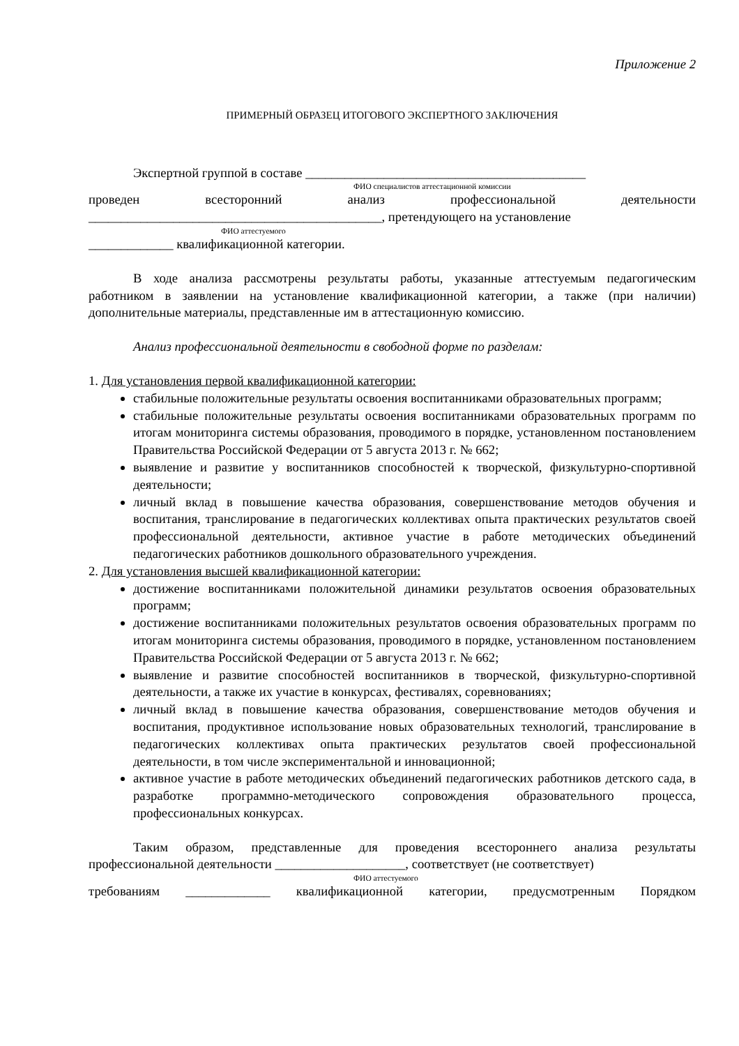Приложение 2
ПРИМЕРНЫЙ ОБРАЗЕЦ ИТОГОВОГО ЭКСПЕРТНОГО ЗАКЛЮЧЕНИЯ
Экспертной группой в составе ___________________________________________
ФИО специалистов аттестационной комиссии
проведен всесторонний анализ профессиональной деятельности
_____________________________________________, претендующего на установление
ФИО аттестуемого
_____________ квалификационной категории.
В ходе анализа рассмотрены результаты работы, указанные аттестуемым педагогическим работником в заявлении на установление квалификационной категории, а также (при наличии) дополнительные материалы, представленные им в аттестационную комиссию.
Анализ профессиональной деятельности в свободной форме по разделам:
1. Для установления первой квалификационной категории:
стабильные положительные результаты освоения воспитанниками образовательных программ;
стабильные положительные результаты освоения воспитанниками образовательных программ по итогам мониторинга системы образования, проводимого в порядке, установленном постановлением Правительства Российской Федерации от 5 августа 2013 г. № 662;
выявление и развитие у воспитанников способностей к творческой, физкультурно-спортивной деятельности;
личный вклад в повышение качества образования, совершенствование методов обучения и воспитания, транслирование в педагогических коллективах опыта практических результатов своей профессиональной деятельности, активное участие в работе методических объединений педагогических работников дошкольного образовательного учреждения.
2. Для установления высшей квалификационной категории:
достижение воспитанниками положительной динамики результатов освоения образовательных программ;
достижение воспитанниками положительных результатов освоения образовательных программ по итогам мониторинга системы образования, проводимого в порядке, установленном постановлением Правительства Российской Федерации от 5 августа 2013 г. № 662;
выявление и развитие способностей воспитанников в творческой, физкультурно-спортивной деятельности, а также их участие в конкурсах, фестивалях, соревнованиях;
личный вклад в повышение качества образования, совершенствование методов обучения и воспитания, продуктивное использование новых образовательных технологий, транслирование в педагогических коллективах опыта практических результатов своей профессиональной деятельности, в том числе экспериментальной и инновационной;
активное участие в работе методических объединений педагогических работников детского сада, в разработке программно-методического сопровождения образовательного процесса, профессиональных конкурсах.
Таким образом, представленные для проведения всестороннего анализа результаты профессиональной деятельности ____________________, соответствует (не соответствует)
ФИО аттестуемого
требованиям _____________ квалификационной категории, предусмотренным Порядком